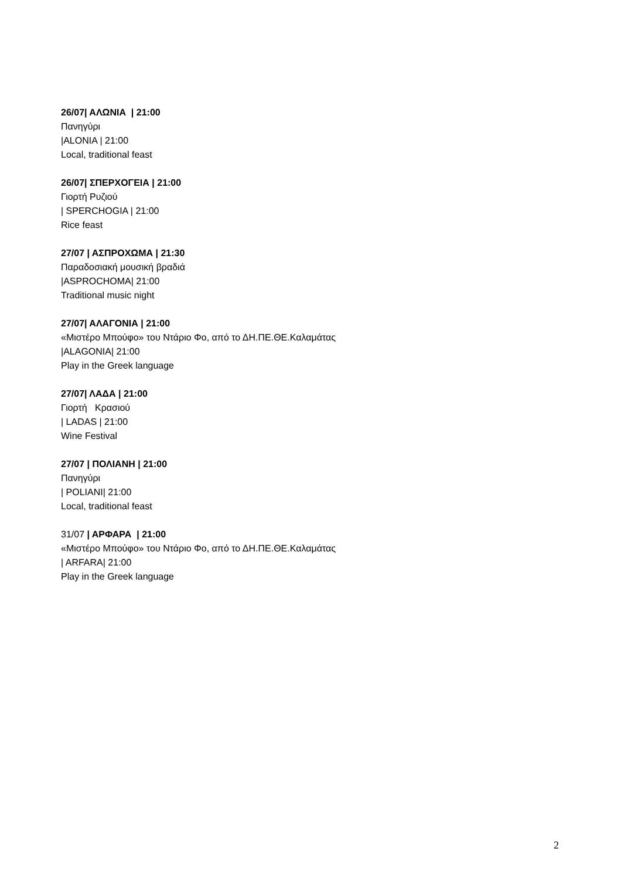26/07| ΑΛΩΝΙΑ | 21:00
Πανηγύρι
|ALONIA | 21:00
Local, traditional feast
26/07| ΣΠΕΡΧΟΓΕΙΑ | 21:00
Γιορτή Ρυζιού
| SPERCHOGIA | 21:00
Rice feast
27/07 | ΑΣΠΡΟΧΩΜΑ | 21:30
Παραδοσιακή μουσική βραδιά
|ASPROCHOMA| 21:00
Traditional music night
27/07| ΑΛΑΓΟΝΙΑ | 21:00
«Μιστέρο Μπούφο» του Ντάριο Φο, από το ΔΗ.ΠΕ.ΘΕ.Καλαμάτας
|ALAGONIA| 21:00
Play in the Greek language
27/07| ΛΑΔΑ | 21:00
Γιορτή Κρασιού
| LADAS | 21:00
Wine Festival
27/07 | ΠΟΛΙΑΝΗ | 21:00
Πανηγύρι
| POLIANI| 21:00
Local, traditional feast
31/07 | ΑΡΦΑΡΑ | 21:00
«Μιστέρο Μπούφο» του Ντάριο Φο, από το ΔΗ.ΠΕ.ΘΕ.Καλαμάτας
| ARFARA| 21:00
Play in the Greek language
2